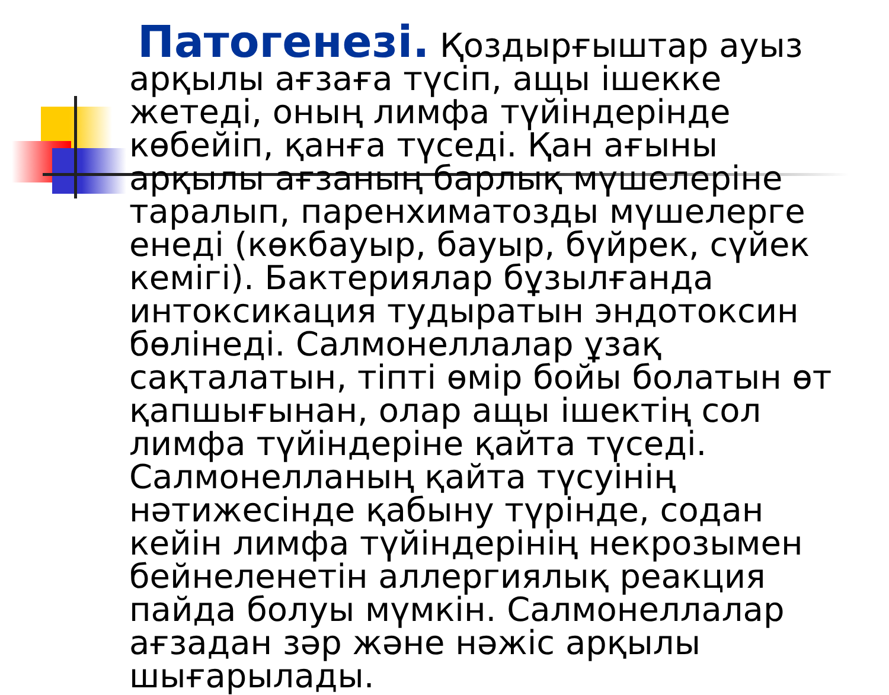Патогенезі. Қоздырғыштар ауыз арқылы ағзаға түсіп, ащы ішекке жетеді, оның лимфа түйіндерінде көбейіп, қанға түседі. Қан ағыны арқылы ағзаның барлық мүшелеріне таралып, паренхиматозды мүшелерге енеді (көкбауыр, бауыр, бүйрек, сүйек кемігі). Бактериялар бұзылғанда интоксикация тудыратын эндотоксин бөлінеді. Салмонеллалар ұзақ сақталатын, тіпті өмір бойы болатын өт қапшығынан, олар ащы ішектің сол лимфа түйіндеріне қайта түседі. Салмонелланың қайта түсуінің нәтижесінде қабыну түрінде, содан кейін лимфа түйіндерінің некрозымен бейнеленетін аллергиялық реакция пайда болуы мүмкін. Салмонеллалар ағзадан зәр және нәжіс арқылы шығарылады.